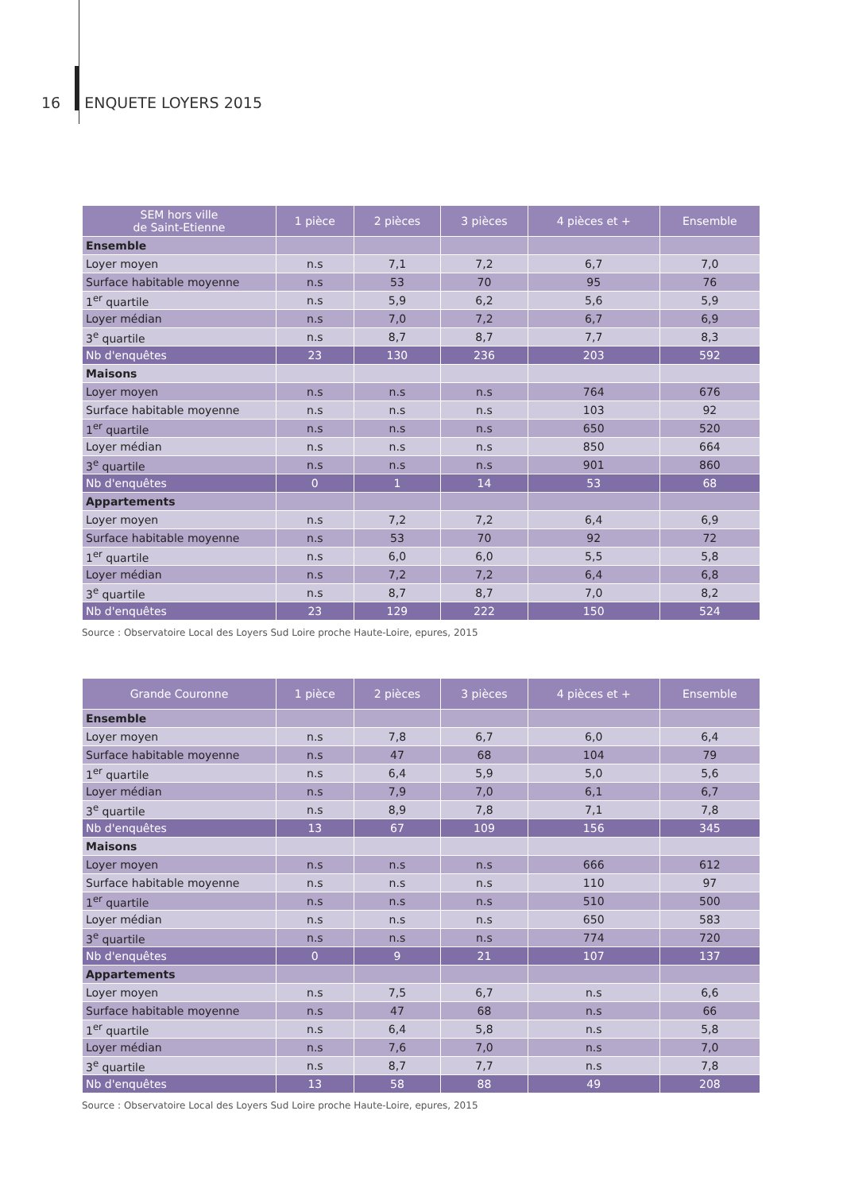16 ENQUETE LOYERS 2015
| SEM hors ville de Saint-Etienne | 1 pièce | 2 pièces | 3 pièces | 4 pièces et + | Ensemble |
| --- | --- | --- | --- | --- | --- |
| Ensemble | | | | | |
| Loyer moyen | n.s | 7,1 | 7,2 | 6,7 | 7,0 |
| Surface habitable moyenne | n.s | 53 | 70 | 95 | 76 |
| 1<sup>er</sup> quartile | n.s | 5,9 | 6,2 | 5,6 | 5,9 |
| Loyer médian | n.s | 7,0 | 7,2 | 6,7 | 6,9 |
| 3<sup>e</sup> quartile | n.s | 8,7 | 8,7 | 7,7 | 8,3 |
| Nb d'enquêtes | 23 | 130 | 236 | 203 | 592 |
| Maisons | | | | | |
| Loyer moyen | n.s | n.s | n.s | 764 | 676 |
| Surface habitable moyenne | n.s | n.s | n.s | 103 | 92 |
| 1<sup>er</sup> quartile | n.s | n.s | n.s | 650 | 520 |
| Loyer médian | n.s | n.s | n.s | 850 | 664 |
| 3<sup>e</sup> quartile | n.s | n.s | n.s | 901 | 860 |
| Nb d'enquêtes | 0 | 1 | 14 | 53 | 68 |
| Appartements | | | | | |
| Loyer moyen | n.s | 7,2 | 7,2 | 6,4 | 6,9 |
| Surface habitable moyenne | n.s | 53 | 70 | 92 | 72 |
| 1<sup>er</sup> quartile | n.s | 6,0 | 6,0 | 5,5 | 5,8 |
| Loyer médian | n.s | 7,2 | 7,2 | 6,4 | 6,8 |
| 3<sup>e</sup> quartile | n.s | 8,7 | 8,7 | 7,0 | 8,2 |
| Nb d'enquêtes | 23 | 129 | 222 | 150 | 524 |
Source : Observatoire Local des Loyers Sud Loire proche Haute-Loire, epures, 2015
| Grande Couronne | 1 pièce | 2 pièces | 3 pièces | 4 pièces et + | Ensemble |
| --- | --- | --- | --- | --- | --- |
| Ensemble | | | | | |
| Loyer moyen | n.s | 7,8 | 6,7 | 6,0 | 6,4 |
| Surface habitable moyenne | n.s | 47 | 68 | 104 | 79 |
| 1<sup>er</sup> quartile | n.s | 6,4 | 5,9 | 5,0 | 5,6 |
| Loyer médian | n.s | 7,9 | 7,0 | 6,1 | 6,7 |
| 3<sup>e</sup> quartile | n.s | 8,9 | 7,8 | 7,1 | 7,8 |
| Nb d'enquêtes | 13 | 67 | 109 | 156 | 345 |
| Maisons | | | | | |
| Loyer moyen | n.s | n.s | n.s | 666 | 612 |
| Surface habitable moyenne | n.s | n.s | n.s | 110 | 97 |
| 1<sup>er</sup> quartile | n.s | n.s | n.s | 510 | 500 |
| Loyer médian | n.s | n.s | n.s | 650 | 583 |
| 3<sup>e</sup> quartile | n.s | n.s | n.s | 774 | 720 |
| Nb d'enquêtes | 0 | 9 | 21 | 107 | 137 |
| Appartements | | | | | |
| Loyer moyen | n.s | 7,5 | 6,7 | n.s | 6,6 |
| Surface habitable moyenne | n.s | 47 | 68 | n.s | 66 |
| 1<sup>er</sup> quartile | n.s | 6,4 | 5,8 | n.s | 5,8 |
| Loyer médian | n.s | 7,6 | 7,0 | n.s | 7,0 |
| 3<sup>e</sup> quartile | n.s | 8,7 | 7,7 | n.s | 7,8 |
| Nb d'enquêtes | 13 | 58 | 88 | 49 | 208 |
Source : Observatoire Local des Loyers Sud Loire proche Haute-Loire, epures, 2015